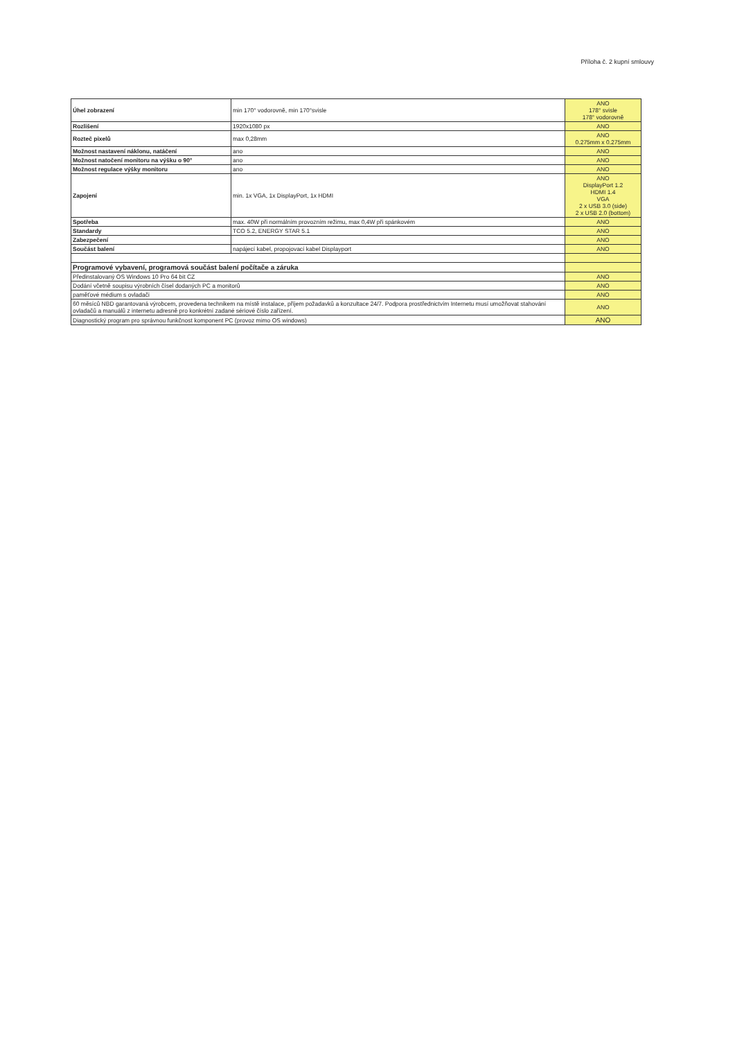Příloha č. 2 kupní smlouvy
| Úhel zobrazení | min 170° vodorovně, min 170°svisle | ANO 178° svisle 178° vodorovně |
| Rozlišení | 1920x1080 px | ANO |
| Rozteč pixelů | max 0,28mm | ANO 0.275mm x 0.275mm |
| Možnost nastavení náklonu, natáčení | ano | ANO |
| Možnost natočení monitoru na výšku o 90° | ano | ANO |
| Možnost regulace výšky monitoru | ano | ANO |
| Zapojení | min. 1x VGA, 1x DisplayPort, 1x HDMI | ANO DisplayPort 1.2 HDMI 1.4 VGA 2 x USB 3.0 (side) 2 x USB 2.0 (bottom) |
| Spotřeba | max. 40W při normálním provozním režimu, max 0,4W při spánkovém | ANO |
| Standardy | TCO 5.2, ENERGY STAR 5.1 | ANO |
| Zabezpečení | | ANO |
| Součást balení | napájecí kabel, propojovací kabel Displayport | ANO |
| Programové vybavení, programová součást balení počítače a záruka | | |
| Předinstalovaný OS Windows 10 Pro 64 bit CZ | | ANO |
| Dodání včetně soupisu výrobních čísel dodaných PC a monitorů | | ANO |
| paměťové médium s ovladači | | ANO |
| 60 měsíců NBD garantovaná výrobcem, provedena technikem na místě instalace, příjem požadavků a konzultace 24/7. Podpora prostřednictvím Internetu musí umožňovat stahování ovladačů a manuálů z internetu adresně pro konkrétní zadané sériové číslo zařízení. | | ANO |
| Diagnostický program pro správnou funkčnost komponent PC (provoz mimo OS windows) | | ANO |